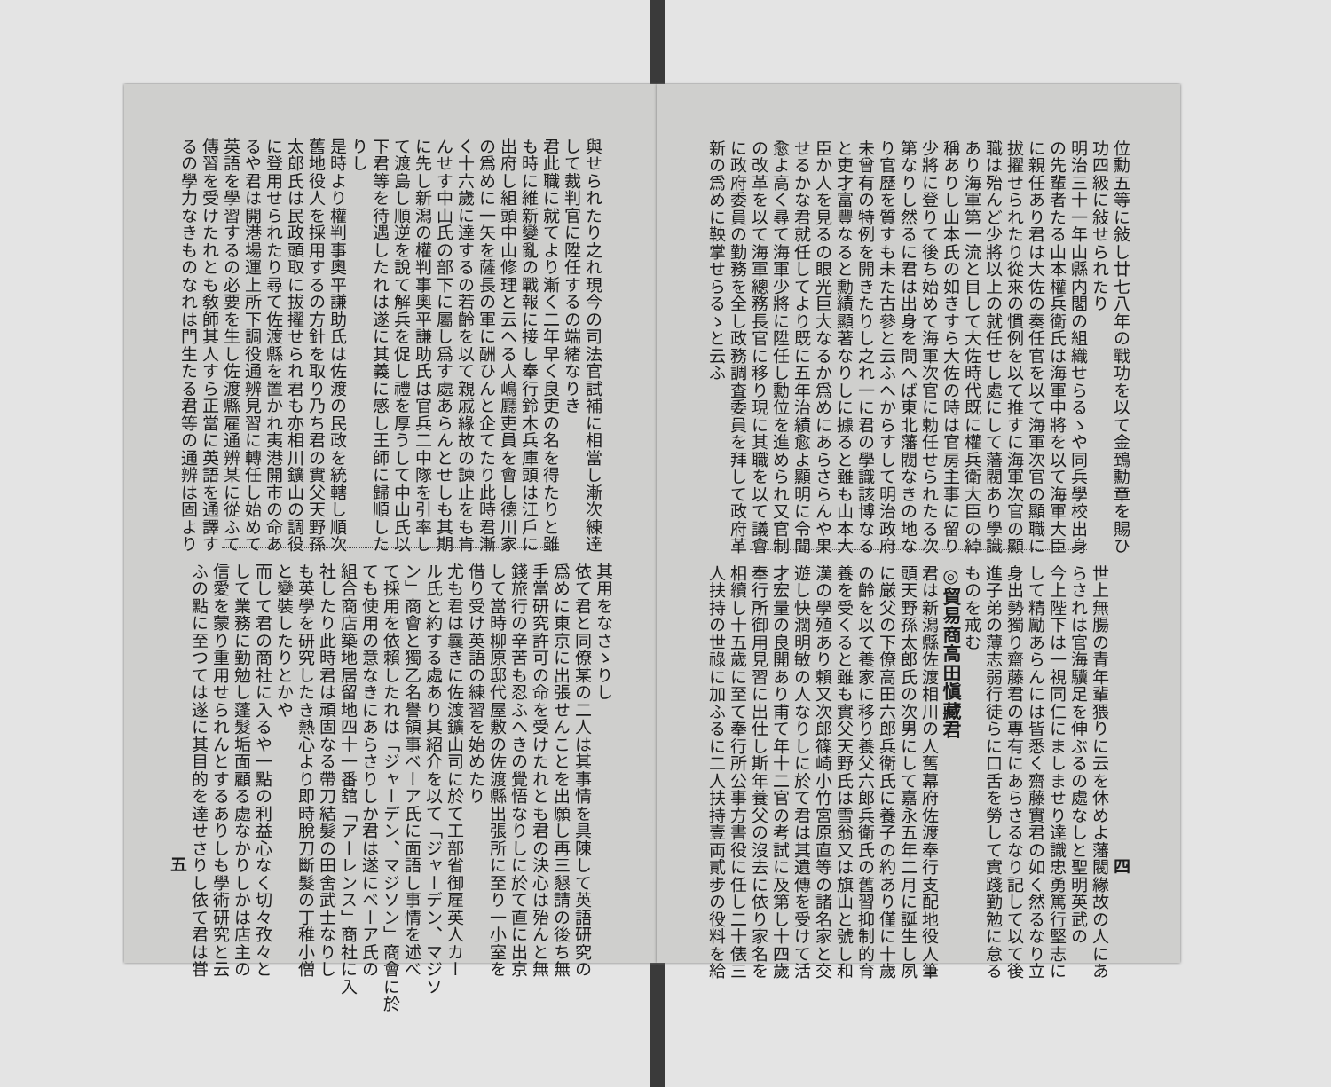位勳五等に敍し廿七八年の戰功を以て金鵄勳章を賜ひ
功四級に敍せられたり
明治三十一年山縣内閣の組織せらるゝや同兵學校出身
の先輩者たる山本權兵衛氏は海軍中將を以て海軍大臣
に親任あり君は大佐の奏任官を以て海軍次官の顯職に
拔擢せられたり從來の慣例を以て推すに海軍次官の顯
職は殆んど少將以上の就任せし處にして藩閥あり學識
あり海軍第一流と目して大佐時代既に權兵衛大臣の綽
稱ありし山本氏の如きすら大佐の時は官房主事に留り
少將に登りて後ち始めて海軍次官に勅任せられたる次
第なりし然るに君は出身を問へば東北藩閥なきの地な
り官歷を質すも未た古參と云ふへからすして明治政府
未曾有の特例を開きたりし之れ一に君の學識該博なる
と吏才富豐なると勳績顯著なりしに據ると雖も山本大
臣か人を見るの眼光巨大なるか爲めにあらさらんや果
せるかな君就任してより既に五年治績愈よ顯明に令聞
愈よ高く尋て海軍少將に陞任し勳位を進められ又官制
の改革を以て海軍總務長官に移り現に其職を以て議會
に政府委員の勤務を全し政務調査委員を拜して政府革
新の爲めに鞅掌せらるゝと云ふ
四
世上無腸の青年輩猥りに云を休めよ藩閥緣故の人にあ
らされは官海驥足を伸ぶるの處なしと聖明英武の
今上陛下は一視同仁にましませり達識忠勇篤行堅志に
して精勵あらんには皆悉く齋藤實君の如く然るなり立
身出勢獨り齋藤君の專有にあらさるなり記して以て後
進子弟の薄志弱行徒らに口舌を勞して實踐勤勉に怠る
ものを戒む
◎貿易商高田愼藏君
君は新潟縣佐渡相川の人舊幕府佐渡奉行支配地役人筆
頭天野孫太郎氏の次男にして嘉永五年二月に誕生し夙
に厳父の下僚高田六郎兵衛氏に養子の約あり僅に十歲
の齡を以て養家に移り養父六郎兵衛氏の舊習抑制的育
養を受くると雖も實父天野氏は雪翁又は旗山と號し和
漢の學殖あり賴又次郎篠崎小竹宮原直等の諸名家と交
遊し快濶明敏の人なりしに於て君は其遺傳を受けて活
才宏量の良開あり甫て年十二官の考試に及第し十四歲
奉行所御用見習に出仕し斯年養父の沒去に依り家名を
相續し十五歲に至て奉行所公事方書役に任し二十俵三
人扶持の世祿に加ふるに二人扶持壹両貳步の役料を給
與せられたり之れ現今の司法官試補に相當し漸次練達
して裁判官に陞任するの端緒なりき
君此職に就てより漸く二年早く良吏の名を得たりと雖
も時に維新變亂の戰報に接し奉行鈴木兵庫頭は江戶に
出府し組頭中山修理と云へる人嶋廳吏員を會し德川家
の爲めに一矢を薩長の軍に酬ひんと企てたり此時君漸
く十六歲に達するの若齡を以て親戚緣故の諫止をも肯
んせす中山氏の部下に屬し爲す處あらんとせしも其期
に先し新潟の權判事奧平謙助氏は官兵二中隊を引率し
て渡島し順逆を說て解兵を促し禮を厚うして中山氏以
下君等を待遇したれは遂に其義に感し王師に歸順した
りし
是時より權判事奧平謙助氏は佐渡の民政を統轄し順次
舊地役人を採用するの方針を取り乃ち君の實父天野孫
太郎氏は民政頭取に拔擢せられ君も亦相川鑛山の調役
に登用せられたり尋て佐渡縣を置かれ夷港開市の命あ
るや君は開港場運上所下調役通辨見習に轉任し始めて
英語を學習するの必要を生し佐渡縣雇通辨某に從ふて
傳習を受けたれとも敎師其人すら正當に英語を通譯す
るの學力なきものなれは門生たる君等の通辨は固より
其用をなさゝりし
依て君と同僚某の二人は其事情を具陳して英語研究の
爲めに東京に出張せんことを出願し再三懇請の後ち無
手當研究許可の命を受けたれとも君の決心は殆んと無
錢旅行の辛苦も忍ふへきの覺悟なりしに於て直に出京
して當時柳原邸代屋敷の佐渡縣出張所に至り一小室を
借り受け英語の練習を始めたり
尤も君は曩きに佐渡鑛山司に於て工部省御雇英人カー
ル氏と約する處あり其紹介を以て「ジャーデン、マジソ
ン」商會と獨乙名譽領事ベーア氏に面語し事情を述べ
て採用を依賴したれは「ジャーデン、マジソン」商會に於
ても使用の意なきにあらさりしか君は遂にベーア氏の
組合商店築地居留地四十一番舘「アーレンス」商社に入
社したり此時君は頑固なる帶刀結髮の田舍武士なりし
も英學を研究したき熱心より即時脫刀斷髮の丁稚小僧
と變裝したりとかや
而して君の商社に入るや一點の利益心なく切々孜々と
して業務に勤勉し蓬髮垢面顧る處なかりしかは店主の
信愛を蒙り重用せられんとするありしも學術研究と云
ふの點に至つては遂に其目的を達せさりし依て君は甞
五